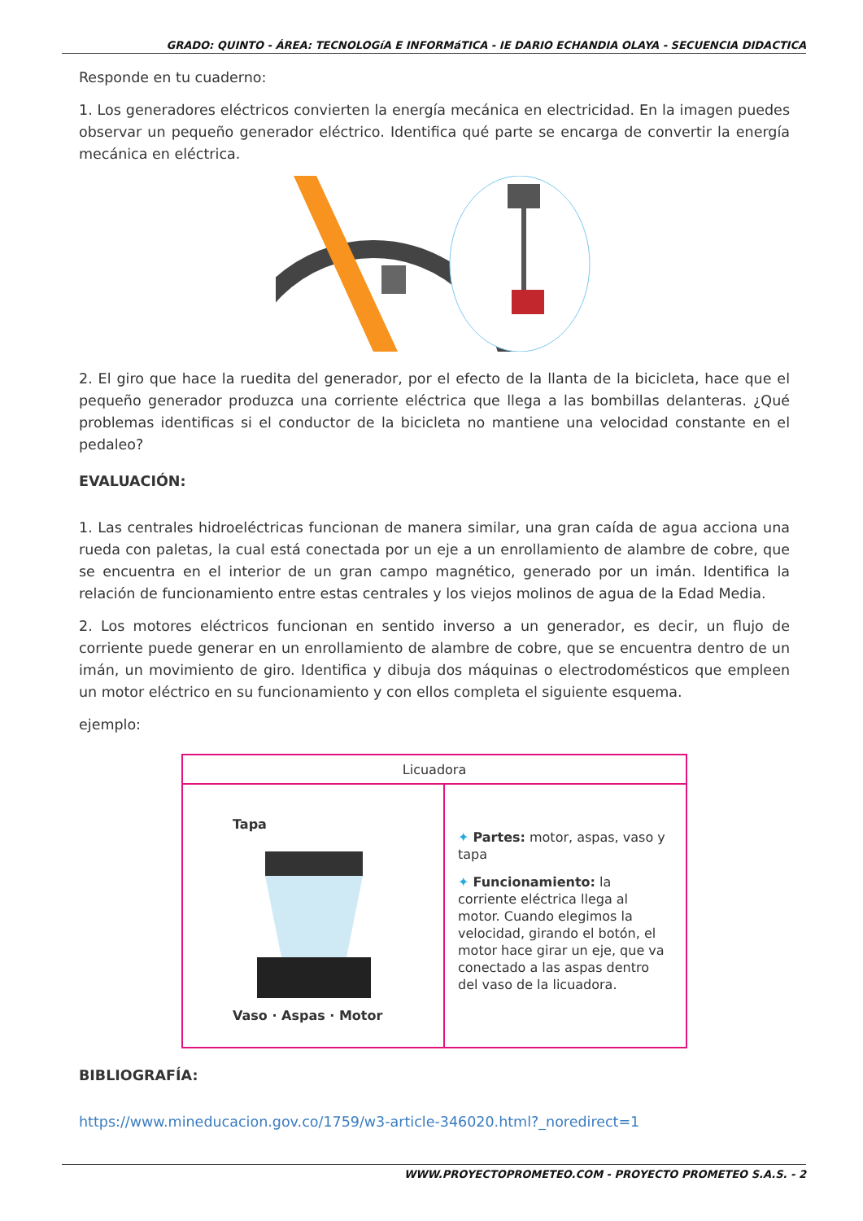GRADO: QUINTO - ÁREA: TECNOLOGíA E INFORMáTICA - IE DARIO ECHANDIA OLAYA - SECUENCIA DIDACTICA
Responde en tu cuaderno:
1. Los generadores eléctricos convierten la energía mecánica en electricidad. En la imagen puedes observar un pequeño generador eléctrico. Identifica qué parte se encarga de convertir la energía mecánica en eléctrica.
2. El giro que hace la ruedita del generador, por el efecto de la llanta de la bicicleta, hace que el pequeño generador produzca una corriente eléctrica que llega a las bombillas delanteras. ¿Qué problemas identificas si el conductor de la bicicleta no mantiene una velocidad constante en el pedaleo?
EVALUACIÓN:
1. Las centrales hidroeléctricas funcionan de manera similar, una gran caída de agua acciona una rueda con paletas, la cual está conectada por un eje a un enrollamiento de alambre de cobre, que se encuentra en el interior de un gran campo magnético, generado por un imán. Identifica la relación de funcionamiento entre estas centrales y los viejos molinos de agua de la Edad Media.
2. Los motores eléctricos funcionan en sentido inverso a un generador, es decir, un flujo de corriente puede generar en un enrollamiento de alambre de cobre, que se encuentra dentro de un imán, un movimiento de giro. Identifica y dibuja dos máquinas o electrodomésticos que empleen un motor eléctrico en su funcionamiento y con ellos completa el siguiente esquema.
ejemplo:
| Licuadora | |
| --- | --- |
| Tapa Vaso · Aspas · Motor | ✦ Partes: motor, aspas, vaso y tapa ✦ Funcionamiento: la corriente eléctrica llega al motor. Cuando elegimos la velocidad, girando el botón, el motor hace girar un eje, que va conectado a las aspas dentro del vaso de la licuadora. |
BIBLIOGRAFÍA:
https://www.mineducacion.gov.co/1759/w3-article-346020.html?_noredirect=1
WWW.PROYECTOPROMETEO.COM - PROYECTO PROMETEO S.A.S. - 2